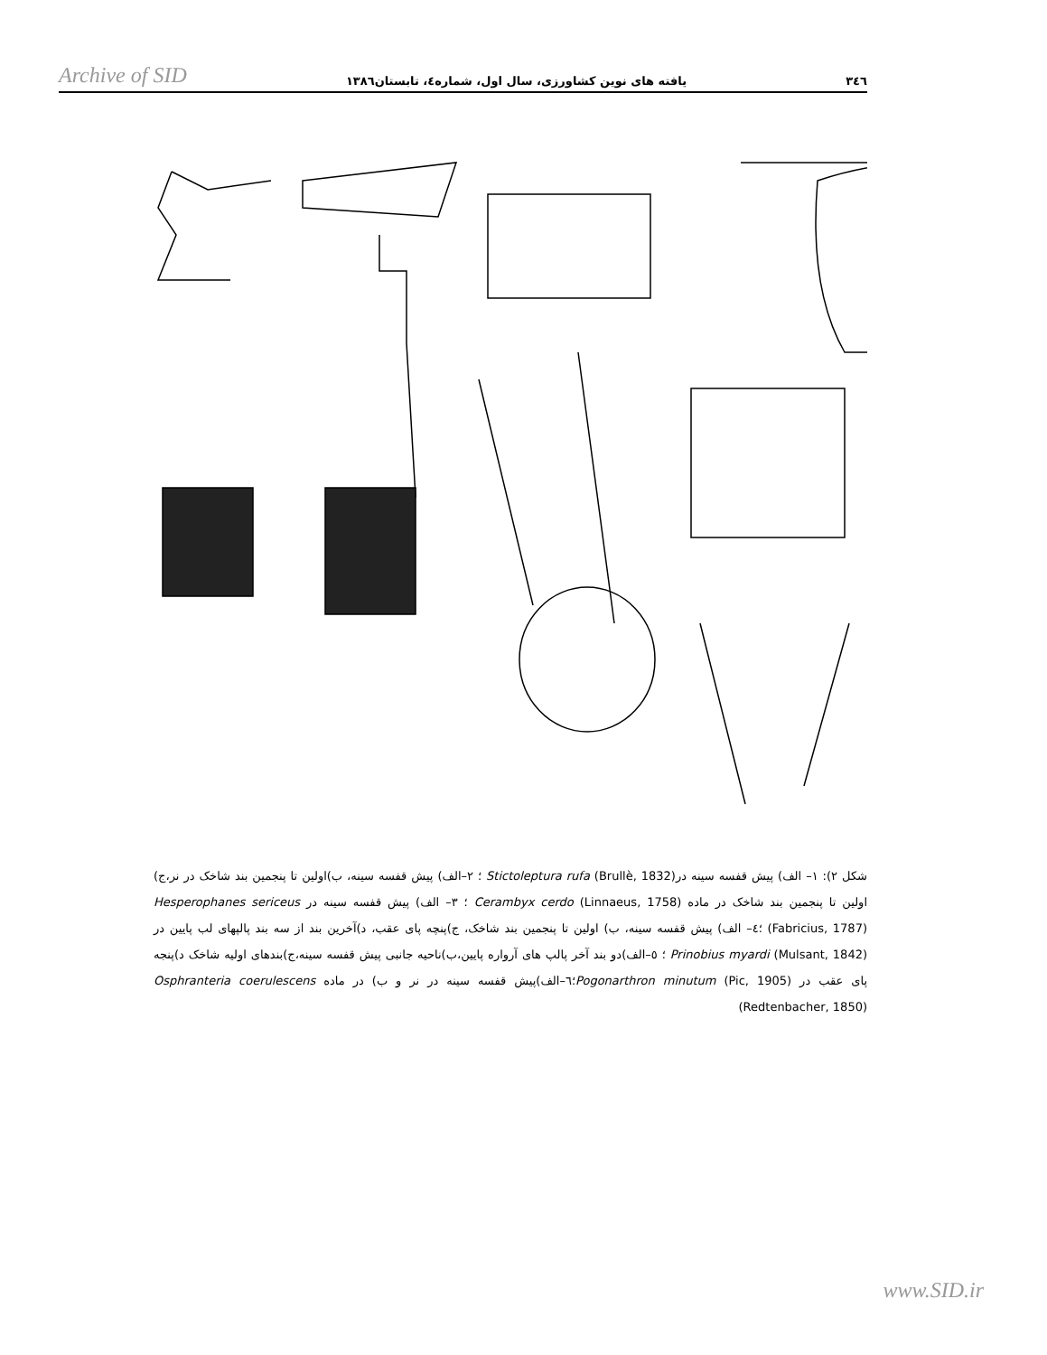Archive of SID یافته های نوین کشاورزی، سال اول، شماره٤، تابستان١٣٨٦ ٣٤٦
شکل ٢): ١– الف) پیش قفسه سینه درStictoleptura rufa (Brullè, 1832) ؛ ٢–الف) پیش قفسه سینه، ب)اولین تا پنجمین بند شاخک در نر،ج) اولین تا پنجمین بند شاخک در ماده Cerambyx cerdo (Linnaeus, 1758) ؛ ٣– الف) پیش قفسه سینه در Hesperophanes sericeus (Fabricius, 1787) ؛٤– الف) پیش قفسه سینه، ب) اولین تا پنجمین بند شاخک، ج)پنچه پای عقب، د)آخرین بند از سه بند پالپهای لب پایین در Prinobius myardi (Mulsant, 1842) ؛ ٥–الف)دو بند آخر پالپ های آرواره پایین،ب)ناحیه جانبی پیش قفسه سینه،ج)بندهای اولیه شاخک د)پنجه پای عقب در Pogonarthron minutum (Pic, 1905)؛٦–الف)پیش قفسه سینه در نر و ب) در ماده Osphranteria coerulescens (Redtenbacher, 1850)
www.SID.ir